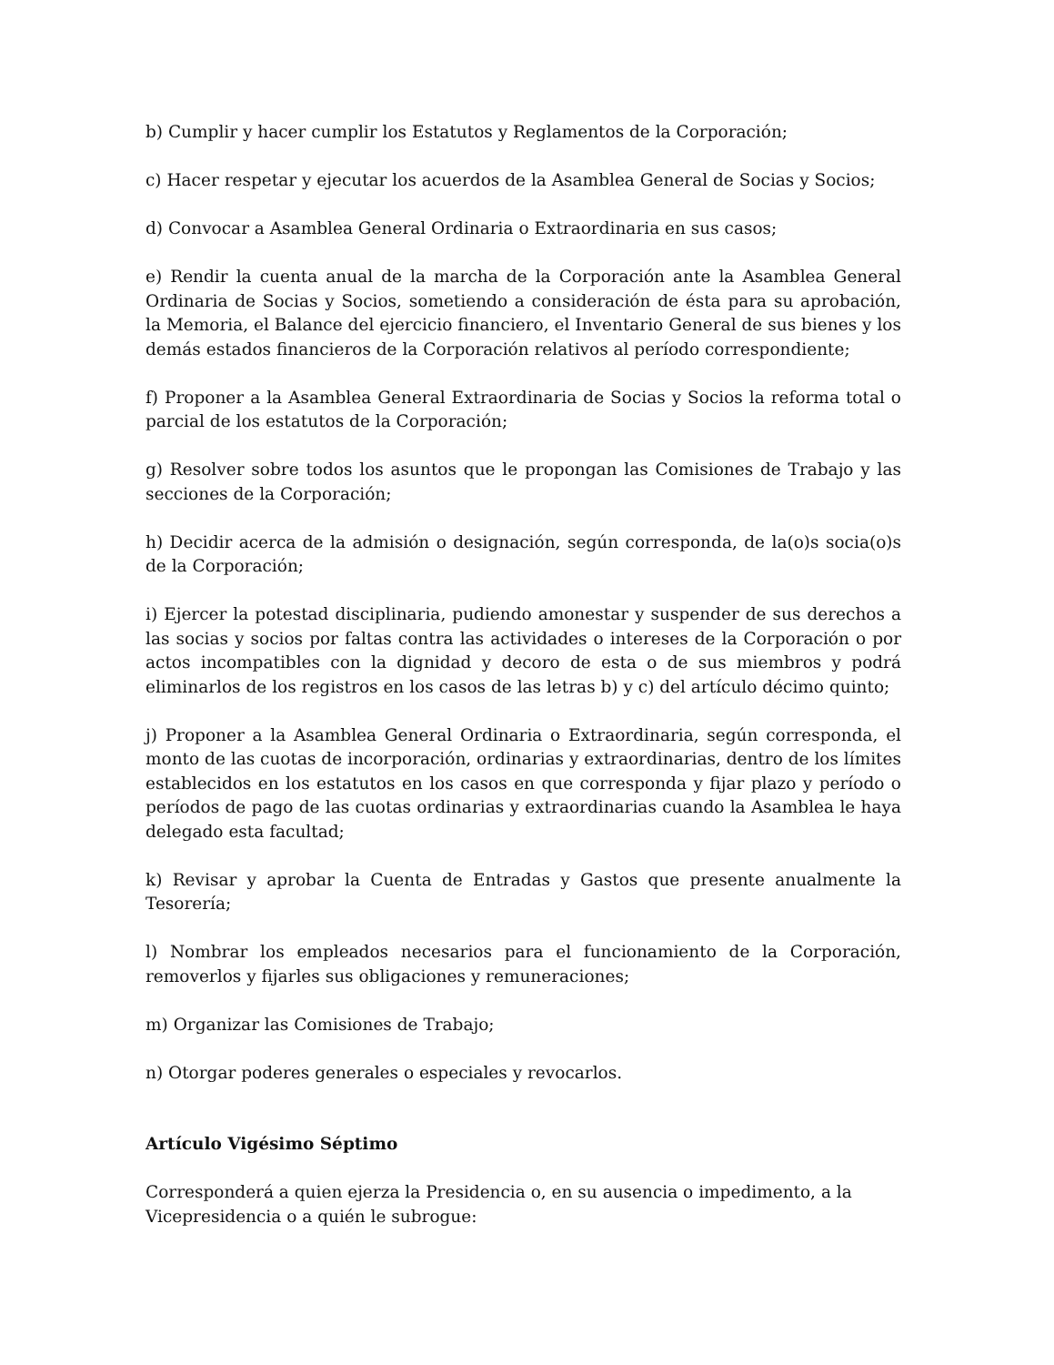b) Cumplir y hacer cumplir los Estatutos y Reglamentos de la Corporación;
c) Hacer respetar y ejecutar los acuerdos de la Asamblea General de Socias y Socios;
d) Convocar a Asamblea General Ordinaria o Extraordinaria en sus casos;
e) Rendir la cuenta anual de la marcha de la Corporación ante la Asamblea General Ordinaria de Socias y Socios, sometiendo a consideración de ésta para su aprobación, la Memoria, el Balance del ejercicio financiero, el Inventario General de sus bienes y los demás estados financieros de la Corporación relativos al período correspondiente;
f) Proponer a la Asamblea General Extraordinaria de Socias y Socios la reforma total o parcial de los estatutos de la Corporación;
g) Resolver sobre todos los asuntos que le propongan las Comisiones de Trabajo y las secciones de la Corporación;
h) Decidir acerca de la admisión o designación, según corresponda, de la(o)s socia(o)s de la Corporación;
i) Ejercer la potestad disciplinaria, pudiendo amonestar y suspender de sus derechos a las socias y socios por faltas contra las actividades o intereses de la Corporación o por actos incompatibles con la dignidad y decoro de esta o de sus miembros y podrá eliminarlos de los registros en los casos de las letras b) y c) del artículo décimo quinto;
j) Proponer a la Asamblea General Ordinaria o Extraordinaria, según corresponda, el monto de las cuotas de incorporación, ordinarias y extraordinarias, dentro de los límites establecidos en los estatutos en los casos en que corresponda y fijar plazo y período o períodos de pago de las cuotas ordinarias y extraordinarias cuando la Asamblea le haya delegado esta facultad;
k) Revisar y aprobar la Cuenta de Entradas y Gastos que presente anualmente la Tesorería;
l) Nombrar los empleados necesarios para el funcionamiento de la Corporación, removerlos y fijarles sus obligaciones y remuneraciones;
m) Organizar las Comisiones de Trabajo;
n) Otorgar poderes generales o especiales y revocarlos.
Artículo Vigésimo Séptimo
Corresponderá a quien ejerza la Presidencia o, en su ausencia o impedimento, a la Vicepresidencia o a quién le subrogue: